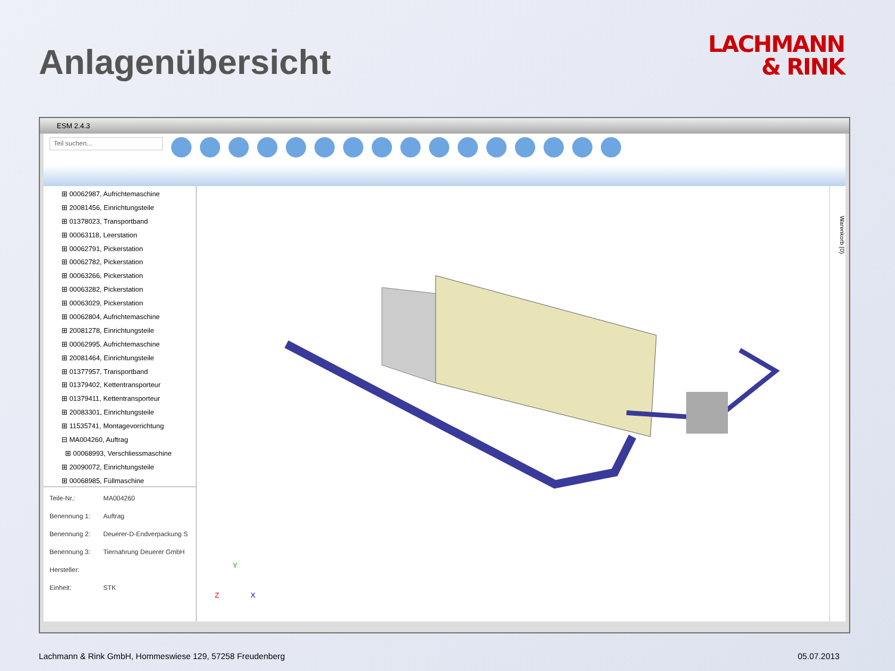Anlagenübersicht
LACHMANN
& RINK
ESM 2.4.3
Teil suchen...
⊞ 00062987, Aufrichtemaschine
⊞ 20081456, Einrichtungsteile
⊞ 01378023, Transportband
⊞ 00063118, Leerstation
⊞ 00062791, Pickerstation
⊞ 00062782, Pickerstation
⊞ 00063266, Pickerstation
⊞ 00063282, Pickerstation
⊞ 00063029, Pickerstation
⊞ 00062804, Aufrichtemaschine
⊞ 20081278, Einrichtungsteile
⊞ 00062995, Aufrichtemaschine
⊞ 20081464, Einrichtungsteile
⊞ 01377957, Transportband
⊞ 01379402, Kettentransporteur
⊞ 01379411, Kettentransporteur
⊞ 20083301, Einrichtungsteile
⊞ 11535741, Montagevorrichtung
⊟ MA004260, Auftrag
⊞ 00068993, Verschliessmaschine
⊞ 20090072, Einrichtungsteile
⊞ 00068985, Füllmaschine
Teile-Nr.: MA004260
Benennung 1: Auftrag
Benennung 2: Deuerer-D-Endverpackung S
Benennung 3: Tiernahrung Deuerer GmbH
Hersteller:
Einheit: STK
Y
Z
X
Warenkorb (0)
Lachmann & Rink GmbH, Hommeswiese 129, 57258 Freudenberg 05.07.2013